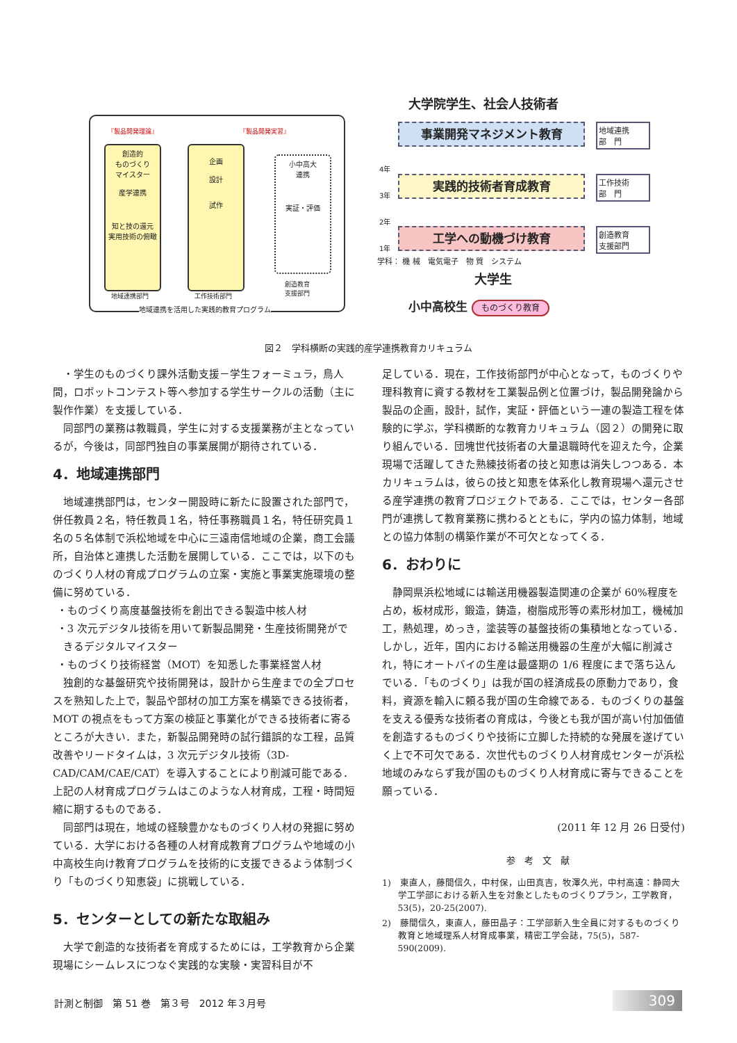『製品開発理論』 『製品開発実習』
創造的
ものづくり
マイスター
産学連携
知と技の還元
実用技術の俯瞰
企画
設計
試作
小中高大
連携
実証・評価
地域連携部門 工作技術部門
創造教育
支援部門
地域連携を活用した実践的教育プログラム
大学院学生、社会人技術者
事業開発マネジメント教育
実践的技術者育成教育
工学への動機づけ教育
4年
3年
2年
1年
地域連携
部　門
工作技術
部　門
創造教育
支援部門
学科： 機 械　電気電子　物 質　システム
大学生
小中高校生 ものづくり教育
図２　学科横断の実践的産学連携教育カリキュラム
・学生のものづくり課外活動支援－学生フォーミュラ，鳥人間，ロボットコンテスト等へ参加する学生サークルの活動（主に製作作業）を支援している．
同部門の業務は教職員，学生に対する支援業務が主となっているが，今後は，同部門独自の事業展開が期待されている．
4．地域連携部門
地域連携部門は，センター開設時に新たに設置された部門で，併任教員２名，特任教員１名，特任事務職員１名，特任研究員１名の５名体制で浜松地域を中心に三遠南信地域の企業，商工会議所，自治体と連携した活動を展開している．ここでは，以下のものづくり人材の育成プログラムの立案・実施と事業実施環境の整備に努めている．
・ものづくり高度基盤技術を創出できる製造中核人材
・3 次元デジタル技術を用いて新製品開発・生産技術開発ができるデジタルマイスター
・ものづくり技術経営（MOT）を知悉した事業経営人材
独創的な基盤研究や技術開発は，設計から生産までの全プロセスを熟知した上で，製品や部材の加工方案を構築できる技術者，MOT の視点をもって方案の検証と事業化ができる技術者に寄るところが大きい．また，新製品開発時の試行錯誤的な工程，品質改善やリードタイムは，3 次元デジタル技術（3D-CAD/CAM/CAE/CAT）を導入することにより削減可能である．上記の人材育成プログラムはこのような人材育成，工程・時間短縮に期するものである．
同部門は現在，地域の経験豊かなものづくり人材の発掘に努めている．大学における各種の人材育成教育プログラムや地域の小中高校生向け教育プログラムを技術的に支援できるよう体制づくり「ものづくり知恵袋」に挑戦している．
5．センターとしての新たな取組み
大学で創造的な技術者を育成するためには，工学教育から企業現場にシームレスにつなぐ実践的な実験・実習科目が不
足している．現在，工作技術部門が中心となって，ものづくりや理科教育に資する教材を工業製品例と位置づけ，製品開発論から製品の企画，設計，試作，実証・評価という一連の製造工程を体験的に学ぶ，学科横断的な教育カリキュラム（図２）の開発に取り組んでいる．団塊世代技術者の大量退職時代を迎えた今，企業現場で活躍してきた熟練技術者の技と知恵は消失しつつある．本カリキュラムは，彼らの技と知恵を体系化し教育現場へ還元させる産学連携の教育プロジェクトである．ここでは，センター各部門が連携して教育業務に携わるとともに，学内の協力体制，地域との協力体制の構築作業が不可欠となってくる．
6．おわりに
静岡県浜松地域には輸送用機器製造関連の企業が 60%程度を占め，板材成形，鍛造，鋳造，樹脂成形等の素形材加工，機械加工，熱処理，めっき，塗装等の基盤技術の集積地となっている．しかし，近年，国内における輸送用機器の生産が大幅に削減され，特にオートバイの生産は最盛期の 1/6 程度にまで落ち込んでいる．「ものづくり」は我が国の経済成長の原動力であり，食料，資源を輸入に頼る我が国の生命線である．ものづくりの基盤を支える優秀な技術者の育成は，今後とも我が国が高い付加価値を創造するものづくりや技術に立脚した持続的な発展を遂げていく上で不可欠である．次世代ものづくり人材育成センターが浜松地域のみならず我が国のものづくり人材育成に寄与できることを願っている．
(2011 年 12 月 26 日受付)
参　考　文　献
1)　東直人，藤間信久，中村保，山田真吉，牧澤久光，中村高遠：静岡大学工学部における新入生を対象としたものづくりプラン，工学教育，53(5)，20-25(2007).
2)　藤間信久，東直人，藤田晶子：工学部新入生全員に対するものづくり教育と地域理系人材育成事業，精密工学会誌，75(5)，587-590(2009).
計測と制御　第 51 巻　第３号　2012 年３月号
309